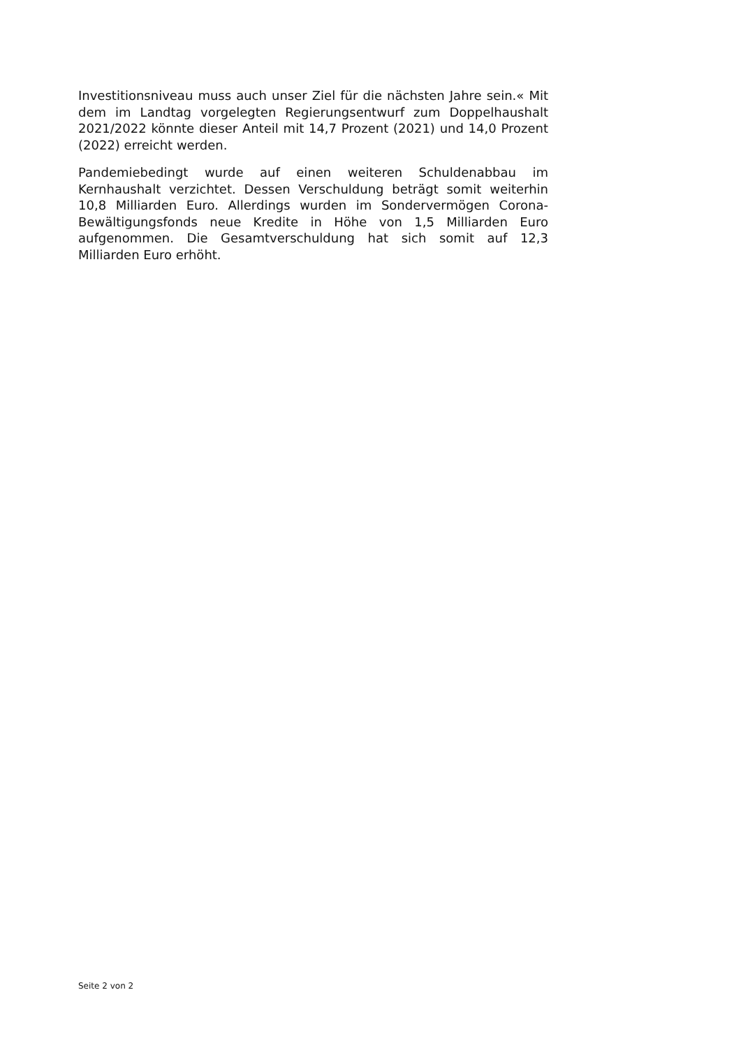Investitionsniveau muss auch unser Ziel für die nächsten Jahre sein.« Mit dem im Landtag vorgelegten Regierungsentwurf zum Doppelhaushalt 2021/2022 könnte dieser Anteil mit 14,7 Prozent (2021) und 14,0 Prozent (2022) erreicht werden.
Pandemiebedingt wurde auf einen weiteren Schuldenabbau im Kernhaushalt verzichtet. Dessen Verschuldung beträgt somit weiterhin 10,8 Milliarden Euro. Allerdings wurden im Sondervermögen Corona-Bewältigungsfonds neue Kredite in Höhe von 1,5 Milliarden Euro aufgenommen. Die Gesamtverschuldung hat sich somit auf 12,3 Milliarden Euro erhöht.
Seite 2 von 2